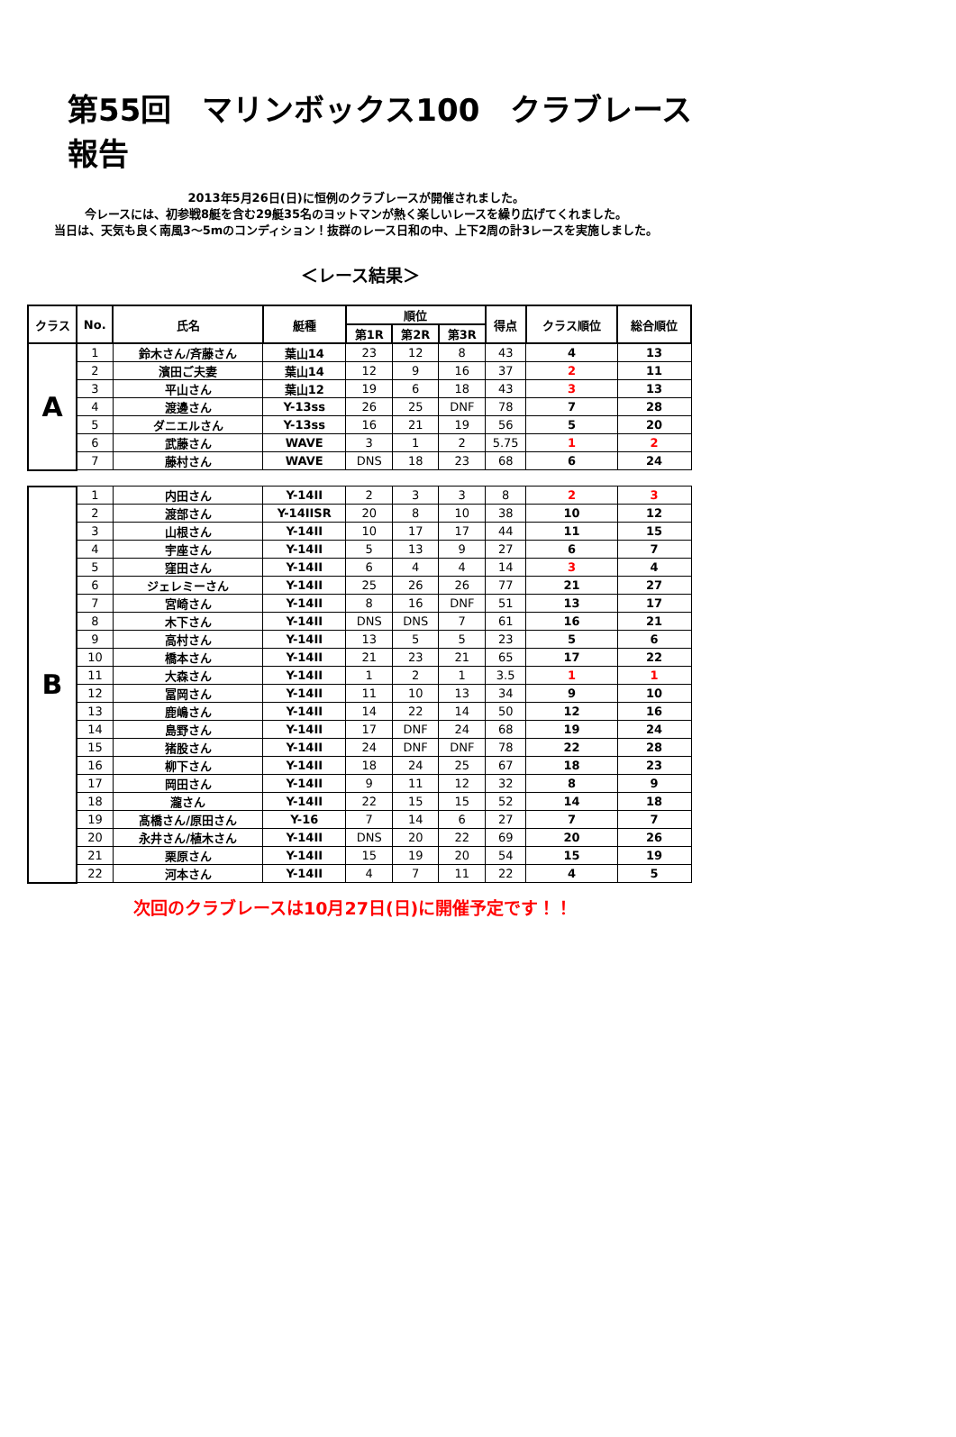第55回　マリンボックス100　クラブレース報告
2013年5月26日(日)に恒例のクラブレースが開催されました。
今レースには、初参戦8艇を含む29艇35名のヨットマンが熱く楽しいレースを繰り広げてくれました。
当日は、天気も良く南風3～5mのコンディション！抜群のレース日和の中、上下2周の計3レースを実施しました。
＜レース結果＞
| クラス | No. | 氏名 | 艇種 | 順位 | | | 得点 | クラス順位 | 総合順位 |
| --- | --- | --- | --- | --- | --- | --- | --- | --- | --- |
| | | | | 第1R | 第2R | 第3R | | | |
| A | 1 | 鈴木さん/斉藤さん | 葉山14 | 23 | 12 | 8 | 43 | 4 | 13 |
| | 2 | 濱田ご夫妻 | 葉山14 | 12 | 9 | 16 | 37 | 2 | 11 |
| | 3 | 平山さん | 葉山12 | 19 | 6 | 18 | 43 | 3 | 13 |
| | 4 | 渡邊さん | Y-13ss | 26 | 25 | DNF | 78 | 7 | 28 |
| | 5 | ダニエルさん | Y-13ss | 16 | 21 | 19 | 56 | 5 | 20 |
| | 6 | 武藤さん | WAVE | 3 | 1 | 2 | 5.75 | 1 | 2 |
| | 7 | 藤村さん | WAVE | DNS | 18 | 23 | 68 | 6 | 24 |
| B | 1 | 内田さん | Y-14II | 2 | 3 | 3 | 8 | 2 | 3 |
| | 2 | 渡部さん | Y-14IISR | 20 | 8 | 10 | 38 | 10 | 12 |
| | 3 | 山根さん | Y-14II | 10 | 17 | 17 | 44 | 11 | 15 |
| | 4 | 宇座さん | Y-14II | 5 | 13 | 9 | 27 | 6 | 7 |
| | 5 | 窪田さん | Y-14II | 6 | 4 | 4 | 14 | 3 | 4 |
| | 6 | ジェレミーさん | Y-14II | 25 | 26 | 26 | 77 | 21 | 27 |
| | 7 | 宮崎さん | Y-14II | 8 | 16 | DNF | 51 | 13 | 17 |
| | 8 | 木下さん | Y-14II | DNS | DNS | 7 | 61 | 16 | 21 |
| | 9 | 高村さん | Y-14II | 13 | 5 | 5 | 23 | 5 | 6 |
| | 10 | 橋本さん | Y-14II | 21 | 23 | 21 | 65 | 17 | 22 |
| | 11 | 大森さん | Y-14II | 1 | 2 | 1 | 3.5 | 1 | 1 |
| | 12 | 冨岡さん | Y-14II | 11 | 10 | 13 | 34 | 9 | 10 |
| | 13 | 鹿嶋さん | Y-14II | 14 | 22 | 14 | 50 | 12 | 16 |
| | 14 | 島野さん | Y-14II | 17 | DNF | 24 | 68 | 19 | 24 |
| | 15 | 猪股さん | Y-14II | 24 | DNF | DNF | 78 | 22 | 28 |
| | 16 | 柳下さん | Y-14II | 18 | 24 | 25 | 67 | 18 | 23 |
| | 17 | 岡田さん | Y-14II | 9 | 11 | 12 | 32 | 8 | 9 |
| | 18 | 瀧さん | Y-14II | 22 | 15 | 15 | 52 | 14 | 18 |
| | 19 | 髙橋さん/原田さん | Y-16 | 7 | 14 | 6 | 27 | 7 | 7 |
| | 20 | 永井さん/植木さん | Y-14II | DNS | 20 | 22 | 69 | 20 | 26 |
| | 21 | 栗原さん | Y-14II | 15 | 19 | 20 | 54 | 15 | 19 |
| | 22 | 河本さん | Y-14II | 4 | 7 | 11 | 22 | 4 | 5 |
次回のクラブレースは10月27日(日)に開催予定です！！